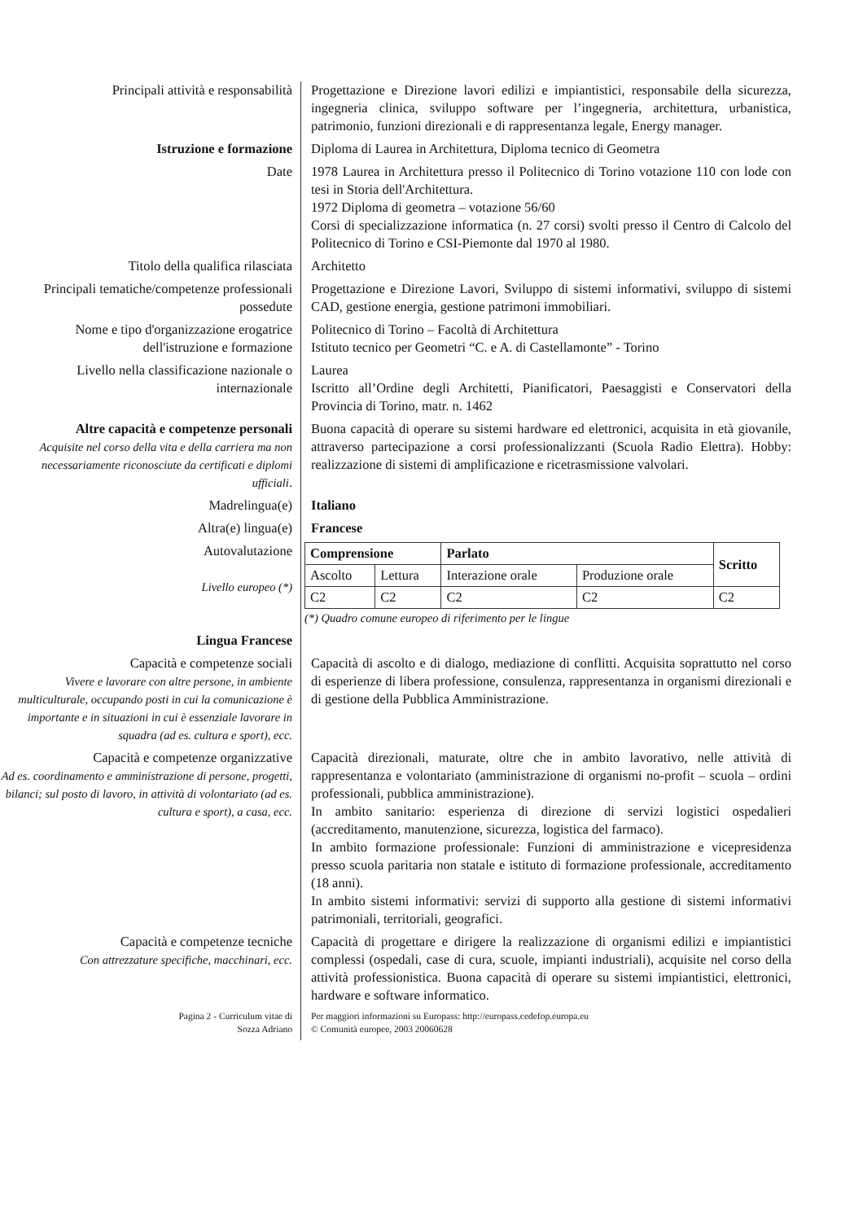Principali attività e responsabilità Progettazione e Direzione lavori edilizi e impiantistici, responsabile della sicurezza, ingegneria clinica, sviluppo software per l’ingegneria, architettura, urbanistica, patrimonio, funzioni direzionali e di rappresentanza legale, Energy manager.
Istruzione e formazione Diploma di Laurea in Architettura, Diploma tecnico di Geometra
Date 1978 Laurea in Architettura presso il Politecnico di Torino votazione 110 con lode con tesi in Storia dell'Architettura.
1972 Diploma di geometra – votazione 56/60
Corsi di specializzazione informatica (n. 27 corsi) svolti presso il Centro di Calcolo del Politecnico di Torino e CSI-Piemonte dal 1970 al 1980.
Titolo della qualifica rilasciata Architetto
Principali tematiche/competenze professionali possedute
Progettazione e Direzione Lavori, Sviluppo di sistemi informativi, sviluppo di sistemi CAD, gestione energia, gestione patrimoni immobiliari.
Nome e tipo d'organizzazione erogatrice dell'istruzione e formazione
Politecnico di Torino – Facoltà di Architettura
Istituto tecnico per Geometri “C. e A. di Castellamonte” - Torino
Livello nella classificazione nazionale o internazionale
Laurea
Iscritto all’Ordine degli Architetti, Pianificatori, Paesaggisti e Conservatori della Provincia di Torino, matr. n. 1462
Altre capacità e competenze personali
Acquisite nel corso della vita e della carriera ma non necessariamente riconosciute da certificati e diplomi ufficiali.
Buona capacità di operare su sistemi hardware ed elettronici, acquisita in età giovanile, attraverso partecipazione a corsi professionalizzanti (Scuola Radio Elettra). Hobby: realizzazione di sistemi di amplificazione e ricetrasmissione valvolari.
Madrelingua(e) Italiano
Altra(e) lingua(e) Francese
Autovalutazione
Livello europeo (*)
Lingua Francese
| Comprensione | | Parlato | | Scritto |
| --- | --- | --- | --- | --- |
| Ascolto | Lettura | Interazione orale | Produzione orale | |
| C2 | C2 | C2 | C2 | C2 |
(*) Quadro comune europeo di riferimento per le lingue
Capacità e competenze sociali
Vivere e lavorare con altre persone, in ambiente multiculturale, occupando posti in cui la comunicazione è importante e in situazioni in cui è essenziale lavorare in squadra (ad es. cultura e sport), ecc.
Capacità di ascolto e di dialogo, mediazione di conflitti. Acquisita soprattutto nel corso di esperienze di libera professione, consulenza, rappresentanza in organismi direzionali e di gestione della Pubblica Amministrazione.
Capacità e competenze organizzative
Ad es. coordinamento e amministrazione di persone, progetti, bilanci; sul posto di lavoro, in attività di volontariato (ad es. cultura e sport), a casa, ecc.
Capacità direzionali, maturate, oltre che in ambito lavorativo, nelle attività di rappresentanza e volontariato (amministrazione di organismi no-profit – scuola – ordini professionali, pubblica amministrazione).
In ambito sanitario: esperienza di direzione di servizi logistici ospedalieri (accreditamento, manutenzione, sicurezza, logistica del farmaco).
In ambito formazione professionale: Funzioni di amministrazione e vicepresidenza presso scuola paritaria non statale e istituto di formazione professionale, accreditamento (18 anni).
In ambito sistemi informativi: servizi di supporto alla gestione di sistemi informativi patrimoniali, territoriali, geografici.
Capacità e competenze tecniche
Con attrezzature specifiche, macchinari, ecc.
Capacità di progettare e dirigere la realizzazione di organismi edilizi e impiantistici complessi (ospedali, case di cura, scuole, impianti industriali), acquisite nel corso della attività professionistica. Buona capacità di operare su sistemi impiantistici, elettronici, hardware e software informatico.
Pagina 2 - Curriculum vitae di
Sozza Adriano
Per maggiori informazioni su Europass: http://europass.cedefop.europa.eu
© Comunità europee, 2003 20060628